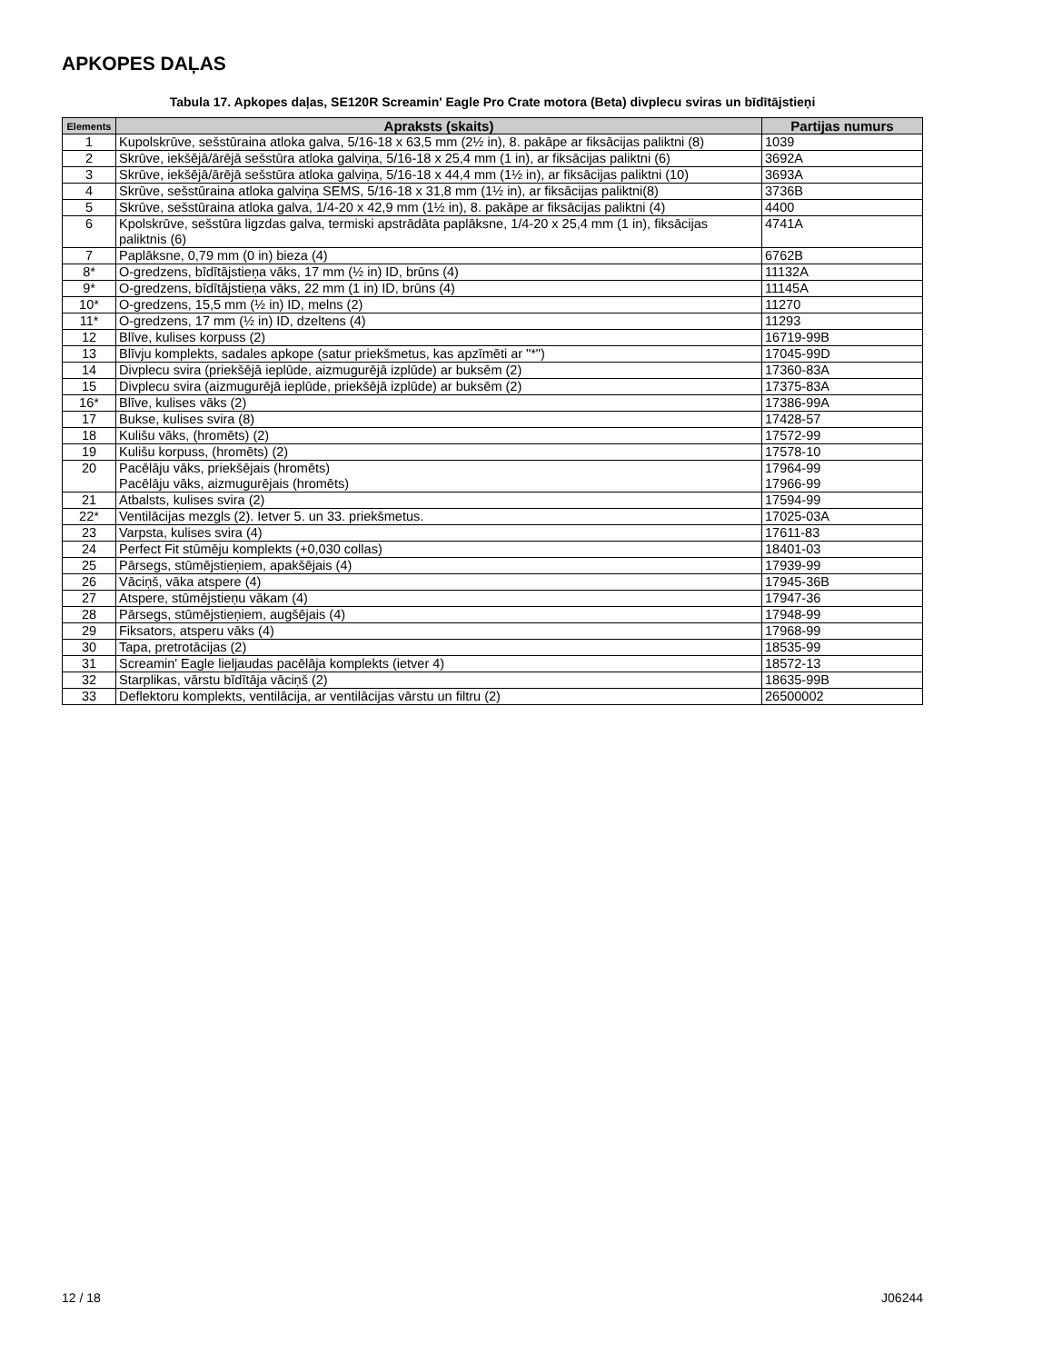APKOPES DAĻAS
Tabula 17. Apkopes daļas, SE120R Screamin' Eagle Pro Crate motora (Beta) divplecu sviras un bīdītājstieņi
| Elements | Apraksts (skaits) | Partijas numurs |
| --- | --- | --- |
| 1 | Kupolskrūve, sešstūraina atloka galva, 5/16-18 x 63,5 mm (2½ in), 8. pakāpe ar fiksācijas paliktni (8) | 1039 |
| 2 | Skrūve, iekšējā/ārējā sešstūra atloka galviņa, 5/16-18 x 25,4 mm (1 in), ar fiksācijas paliktni (6) | 3692A |
| 3 | Skrūve, iekšējā/ārējā sešstūra atloka galviņa, 5/16-18 x 44,4 mm (1½ in), ar fiksācijas paliktni (10) | 3693A |
| 4 | Skrūve, sešstūraina atloka galviņa SEMS, 5/16-18 x 31,8 mm (1½ in), ar fiksācijas paliktni(8) | 3736B |
| 5 | Skrūve, sešstūraina atloka galva, 1/4-20 x 42,9 mm (1½ in), 8. pakāpe ar fiksācijas paliktni (4) | 4400 |
| 6 | Kpolskrūve, sešstūra ligzdas galva, termiski apstrādāta paplāksne, 1/4-20 x 25,4 mm (1 in), fiksācijas paliktnis (6) | 4741A |
| 7 | Paplāksne, 0,79 mm (0 in) bieza (4) | 6762B |
| 8* | O-gredzens, bīdītājstieņa vāks, 17 mm (½ in) ID, brūns (4) | 11132A |
| 9* | O-gredzens, bīdītājstieņa vāks, 22 mm (1 in) ID, brūns (4) | 11145A |
| 10* | O-gredzens, 15,5 mm (½ in) ID, melns (2) | 11270 |
| 11* | O-gredzens, 17 mm (½ in) ID, dzeltens (4) | 11293 |
| 12 | Blīve, kulises korpuss (2) | 16719-99B |
| 13 | Blīvju komplekts, sadales apkope (satur priekšmetus, kas apzīmēti ar "*") | 17045-99D |
| 14 | Divplecu svira (priekšējā ieplūde, aizmugurējā izplūde) ar buksēm (2) | 17360-83A |
| 15 | Divplecu svira (aizmugurējā ieplūde, priekšējā izplūde) ar buksēm (2) | 17375-83A |
| 16* | Blīve, kulises vāks (2) | 17386-99A |
| 17 | Bukse, kulises svira (8) | 17428-57 |
| 18 | Kulišu vāks, (hromēts) (2) | 17572-99 |
| 19 | Kulišu korpuss, (hromēts) (2) | 17578-10 |
| 20 | Pacēlāju vāks, priekšējais (hromēts) Pacēlāju vāks, aizmugurējais (hromēts) | 17964-99 17966-99 |
| 21 | Atbalsts, kulises svira (2) | 17594-99 |
| 22* | Ventilācijas mezgls (2). Ietver 5. un 33. priekšmetus. | 17025-03A |
| 23 | Varpsta, kulises svira (4) | 17611-83 |
| 24 | Perfect Fit stūmēju komplekts (+0,030 collas) | 18401-03 |
| 25 | Pārsegs, stūmējstieņiem, apakšējais (4) | 17939-99 |
| 26 | Vāciņš, vāka atspere (4) | 17945-36B |
| 27 | Atspere, stūmējstieņu vākam (4) | 17947-36 |
| 28 | Pārsegs, stūmējstieņiem, augšējais (4) | 17948-99 |
| 29 | Fiksators, atsperu vāks (4) | 17968-99 |
| 30 | Tapa, pretrotācijas (2) | 18535-99 |
| 31 | Screamin' Eagle lieljaudas pacēlāja komplekts (ietver 4) | 18572-13 |
| 32 | Starplikas, vārstu bīdītāja vāciņš (2) | 18635-99B |
| 33 | Deflektoru komplekts, ventilācija, ar ventilācijas vārstu un filtru (2) | 26500002 |
12 / 18 J06244